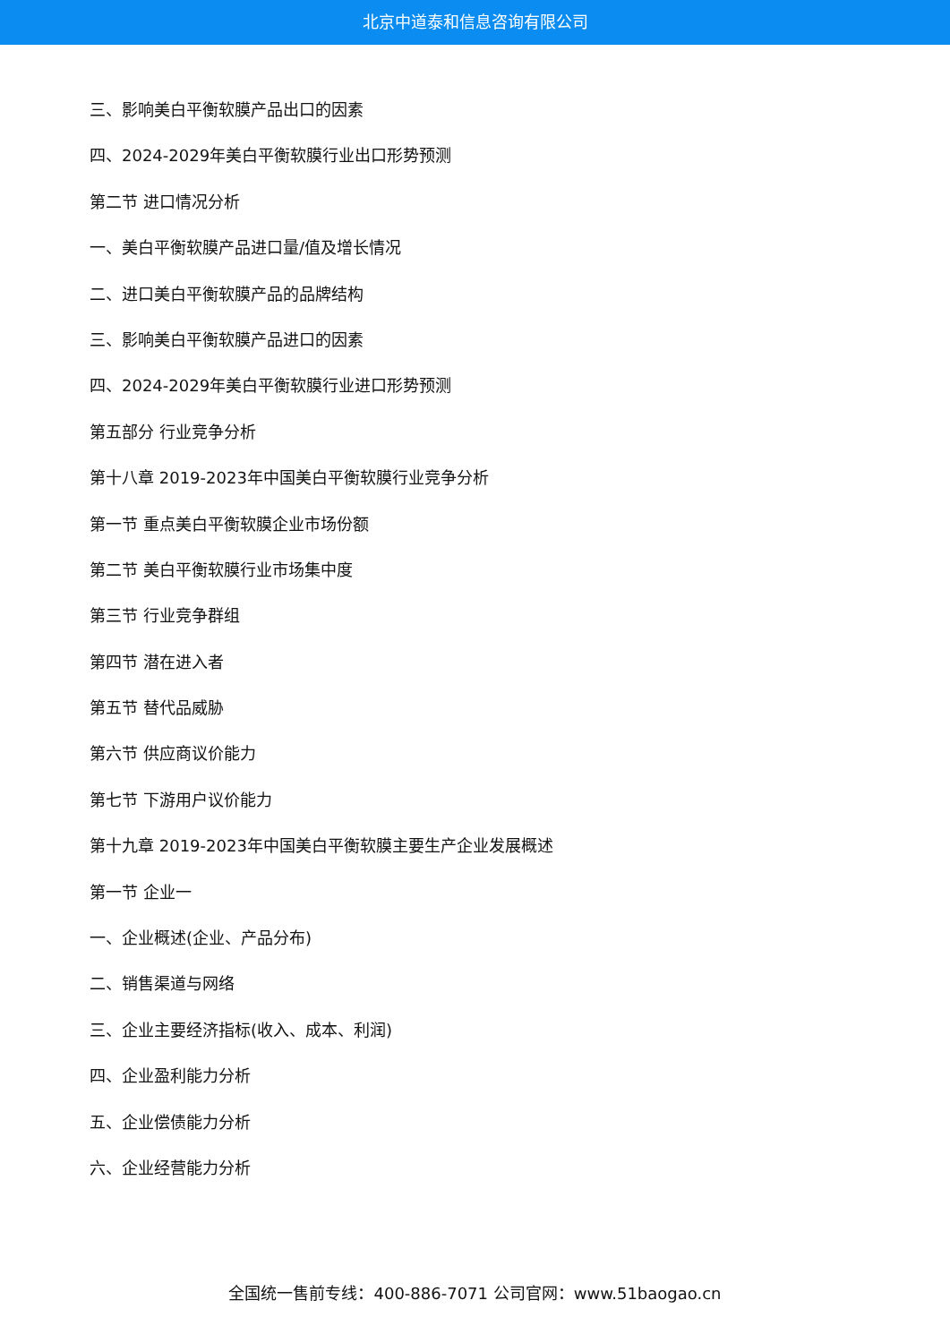北京中道泰和信息咨询有限公司
三、影响美白平衡软膜产品出口的因素
四、2024-2029年美白平衡软膜行业出口形势预测
第二节 进口情况分析
一、美白平衡软膜产品进口量/值及增长情况
二、进口美白平衡软膜产品的品牌结构
三、影响美白平衡软膜产品进口的因素
四、2024-2029年美白平衡软膜行业进口形势预测
第五部分 行业竞争分析
第十八章 2019-2023年中国美白平衡软膜行业竞争分析
第一节 重点美白平衡软膜企业市场份额
第二节 美白平衡软膜行业市场集中度
第三节 行业竞争群组
第四节 潜在进入者
第五节 替代品威胁
第六节 供应商议价能力
第七节 下游用户议价能力
第十九章 2019-2023年中国美白平衡软膜主要生产企业发展概述
第一节 企业一
一、企业概述(企业、产品分布)
二、销售渠道与网络
三、企业主要经济指标(收入、成本、利润)
四、企业盈利能力分析
五、企业偿债能力分析
六、企业经营能力分析
全国统一售前专线：400-886-7071 公司官网：www.51baogao.cn